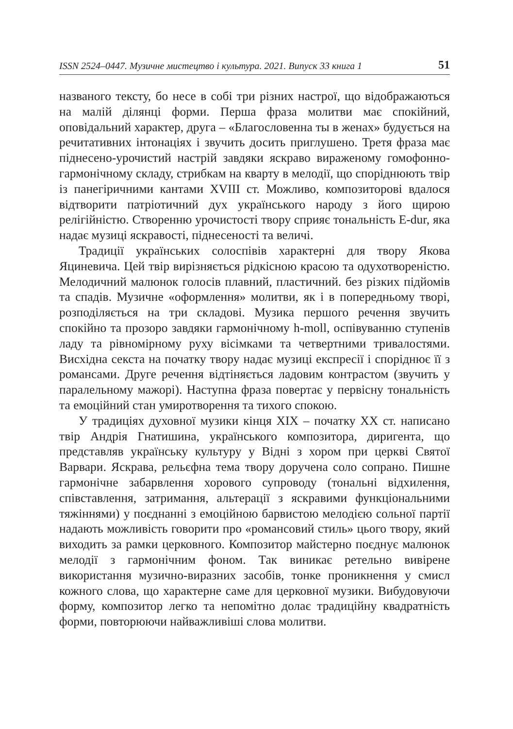ISSN 2524–0447. Музичне мистецтво і культура. 2021. Випуск 33 книга 1 51
названого тексту, бо несе в собі три різних настрої, що відображаються на малій ділянці форми. Перша фраза молитви має спокійний, оповідальний характер, друга – «Благословенна ты в женах» будується на речитативних інтонаціях і звучить досить приглушено. Третя фраза має піднесено-урочистий настрій завдяки яскраво вираженому гомофонно-гармонічному складу, стрибкам на кварту в мелодії, що споріднюють твір із панегіричними кантами XVIII ст. Можливо, композиторові вдалося відтворити патріотичний дух українського народу з його щирою релігійністю. Створенню урочистості твору сприяє тональність E-dur, яка надає музиці яскравості, піднесеності та величі.
Традиції українських солоспівів характерні для твору Якова Яциневича. Цей твір вирізняється рідкісною красою та одухотвореністю. Мелодичний малюнок голосів плавний, пластичний. без різких підйомів та спадів. Музичне «оформлення» молитви, як і в попередньому творі, розподіляється на три складові. Музика першого речення звучить спокійно та прозоро завдяки гармонічному h-moll, оспівуванню ступенів ладу та рівномірному руху вісімками та четвертними тривалостями. Висхідна секста на початку твору надає музиці експресії і споріднює її з романсами. Друге речення відтіняється ладовим контрастом (звучить у паралельному мажорі). Наступна фраза повертає у первісну тональність та емоційний стан умиротворення та тихого спокою.
У традиціях духовної музики кінця XIX – початку XX ст. написано твір Андрія Гнатишина, українського композитора, диригента, що представляв українську культуру у Відні з хором при церкві Святої Варвари. Яскрава, рельєфна тема твору доручена соло сопрано. Пишне гармонічне забарвлення хорового супроводу (тональні відхилення, співставлення, затримання, альтерації з яскравими функціональними тяжіннями) у поєднанні з емоційною барвистою мелодією сольної партії надають можливість говорити про «романсовий стиль» цього твору, який виходить за рамки церковного. Композитор майстерно поєднує малюнок мелодії з гармонічним фоном. Так виникає ретельно вивірене використання музично-виразних засобів, тонке проникнення у смисл кожного слова, що характерне саме для церковної музики. Вибудовуючи форму, композитор легко та непомітно долає традиційну квадратність форми, повторюючи найважливіші слова молитви.